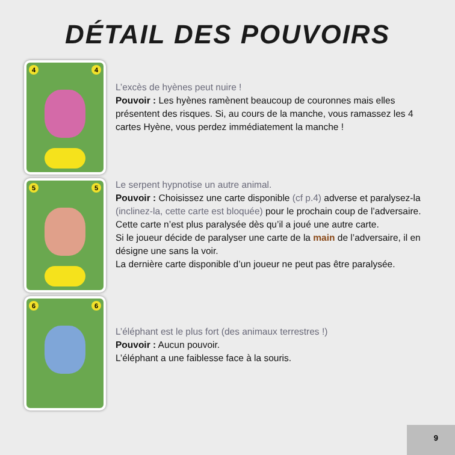DÉTAIL DES POUVOIRS
4 4
L’excès de hyènes peut nuire !
Pouvoir : Les hyènes ramènent beaucoup de couronnes mais elles présentent des risques. Si, au cours de la manche, vous ramassez les 4 cartes Hyène, vous perdez immédiatement la manche !
5 5
Le serpent hypnotise un autre animal.
Pouvoir : Choisissez une carte disponible (cf p.4) adverse et paralysez-la (inclinez-la, cette carte est bloquée) pour le prochain coup de l’adversaire. Cette carte n’est plus paralysée dès qu’il a joué une autre carte.
Si le joueur décide de paralyser une carte de la main de l’adversaire, il en désigne une sans la voir.
La dernière carte disponible d’un joueur ne peut pas être paralysée.
6 6
L’éléphant est le plus fort (des animaux terrestres !)
Pouvoir : Aucun pouvoir.
L’éléphant a une faiblesse face à la souris.
9